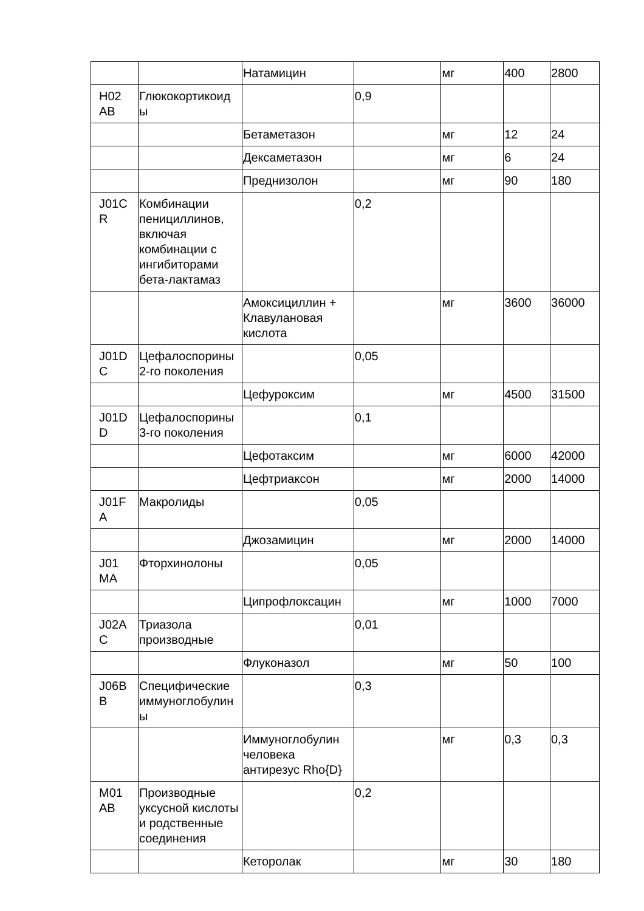| | | Натамицин | | мг | 400 | 2800 |
| H02 AB | Глюкокортикоид ы | | 0,9 | | | |
| | | Бетаметазон | | мг | 12 | 24 |
| | | Дексаметазон | | мг | 6 | 24 |
| | | Преднизолон | | мг | 90 | 180 |
| J01C R | Комбинации пенициллинов, включая комбинации с ингибиторами бета-лактамаз | | 0,2 | | | |
| | | Амоксициллин + Клавулановая кислота | | мг | 3600 | 36000 |
| J01D C | Цефалоспорины 2-го поколения | | 0,05 | | | |
| | | Цефуроксим | | мг | 4500 | 31500 |
| J01D D | Цефалоспорины 3-го поколения | | 0,1 | | | |
| | | Цефотаксим | | мг | 6000 | 42000 |
| | | Цефтриаксон | | мг | 2000 | 14000 |
| J01F A | Макролиды | | 0,05 | | | |
| | | Джозамицин | | мг | 2000 | 14000 |
| J01 MA | Фторхинолоны | | 0,05 | | | |
| | | Ципрофлоксацин | | мг | 1000 | 7000 |
| J02A C | Триазола производные | | 0,01 | | | |
| | | Флуконазол | | мг | 50 | 100 |
| J06B B | Специфические иммуноглобулин ы | | 0,3 | | | |
| | | Иммуноглобулин человека антирезус Rho{D} | | мг | 0,3 | 0,3 |
| M01 AB | Производные уксусной кислоты и родственные соединения | | 0,2 | | | |
| | | Кеторолак | | мг | 30 | 180 |